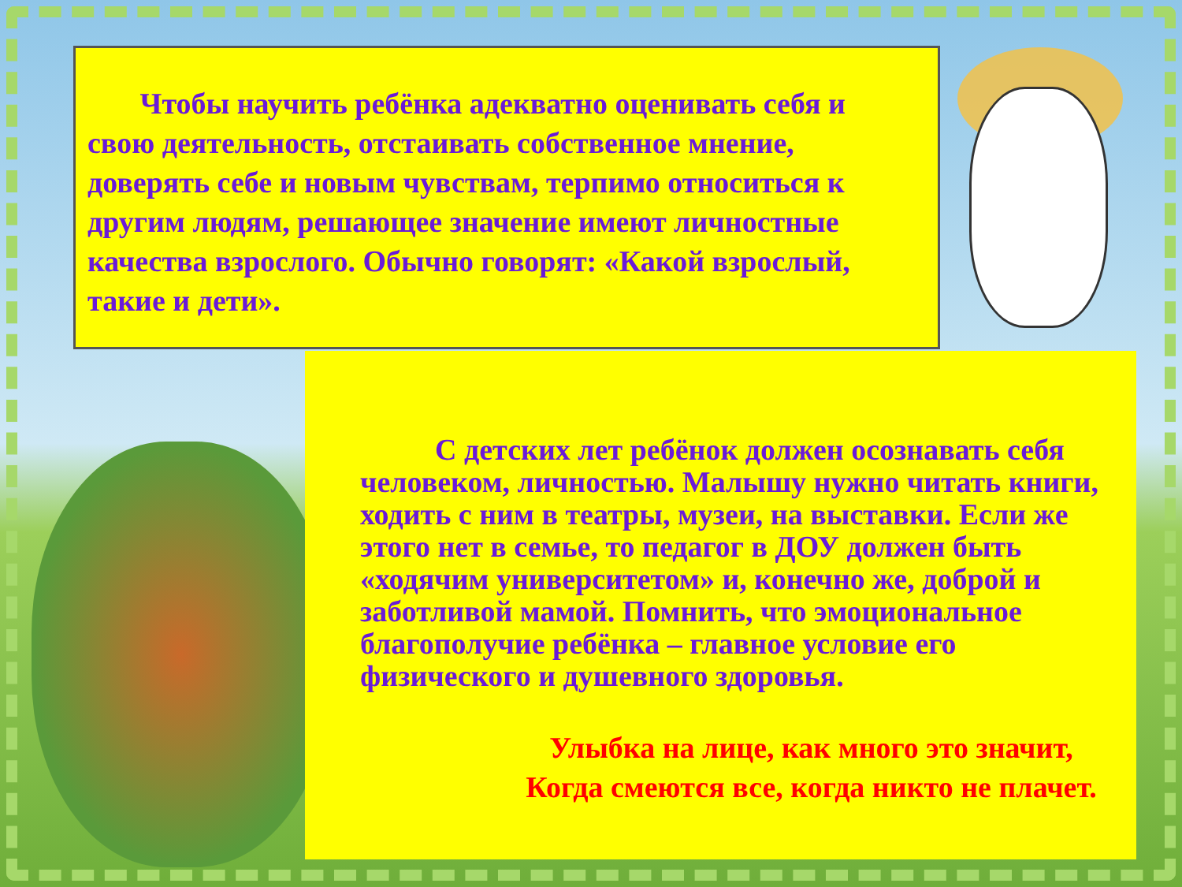Чтобы научить ребёнка адекватно оценивать себя и свою деятельность, отстаивать собственное мнение, доверять себе и новым чувствам, терпимо относиться к другим людям, решающее значение имеют личностные качества взрослого. Обычно говорят: «Какой взрослый, такие и дети».
С детских лет ребёнок должен осознавать себя человеком, личностью. Малышу нужно читать книги, ходить с ним в театры, музеи, на выставки. Если же этого нет в семье, то педагог в ДОУ должен быть «ходячим университетом» и, конечно же, доброй и заботливой мамой. Помнить, что эмоциональное благополучие ребёнка – главное условие его физического и душевного здоровья.
Улыбка на лице, как много это значит,
Когда смеются все, когда никто не плачет.